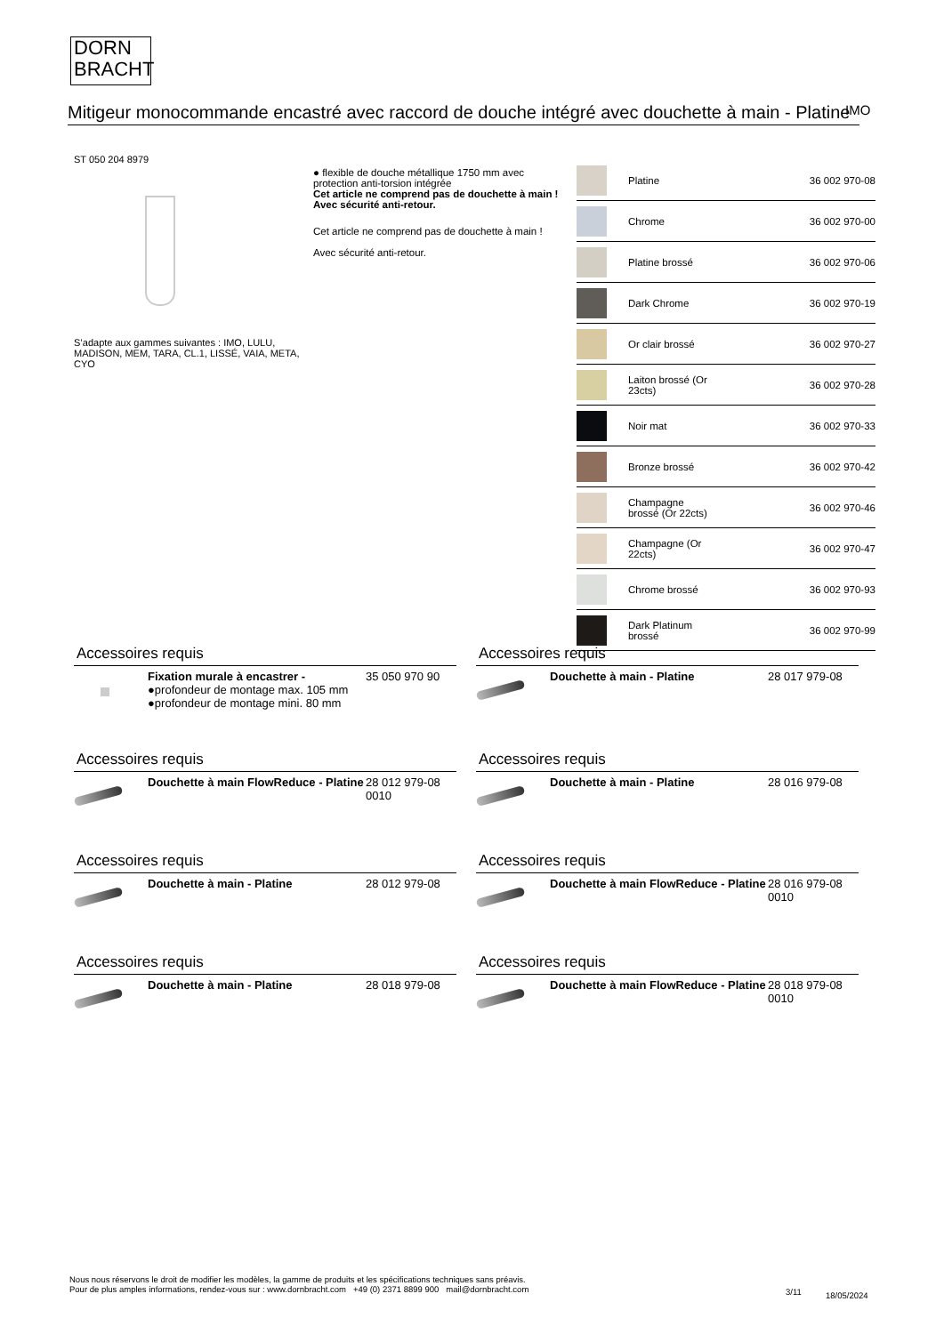DORN
BRACHT
Mitigeur monocommande encastré avec raccord de douche intégré avec douchette à main - Platine
IMO
ST 050 204 8979
S’adapte aux gammes suivantes : IMO, LULU, MADISON, MEM, TARA, CL.1, LISSÉ, VAIA, META, CYO
● flexible de douche métallique 1750 mm avec protection anti-torsion intégrée
Cet article ne comprend pas de douchette à main !
Avec sécurité anti-retour.
Cet article ne comprend pas de douchette à main !
Avec sécurité anti-retour.
| | Platine | 36 002 970-08 |
| | Chrome | 36 002 970-00 |
| | Platine brossé | 36 002 970-06 |
| | Dark Chrome | 36 002 970-19 |
| | Or clair brossé | 36 002 970-27 |
| | Laiton brossé (Or 23cts) | 36 002 970-28 |
| | Noir mat | 36 002 970-33 |
| | Bronze brossé | 36 002 970-42 |
| | Champagne brossé (Or 22cts) | 36 002 970-46 |
| | Champagne (Or 22cts) | 36 002 970-47 |
| | Chrome brossé | 36 002 970-93 |
| | Dark Platinum brossé | 36 002 970-99 |
Accessoires requis
| | Fixation murale à encastrer - ●profondeur de montage max. 105 mm ●profondeur de montage mini. 80 mm | 35 050 970 90 |
Accessoires requis
| | Douchette à main - Platine | 28 017 979-08 |
Accessoires requis
| | Douchette à main FlowReduce - Platine | 28 012 979-08 0010 |
Accessoires requis
| | Douchette à main - Platine | 28 016 979-08 |
Accessoires requis
| | Douchette à main - Platine | 28 012 979-08 |
Accessoires requis
| | Douchette à main FlowReduce - Platine | 28 016 979-08 0010 |
Accessoires requis
| | Douchette à main - Platine | 28 018 979-08 |
Accessoires requis
| | Douchette à main FlowReduce - Platine | 28 018 979-08 0010 |
Nous nous réservons le droit de modifier les modèles, la gamme de produits et les spécifications techniques sans préavis.
Pour de plus amples informations, rendez-vous sur : www.dornbracht.com +49 (0) 2371 8899 900 mail@dornbracht.com
3/11 18/05/2024